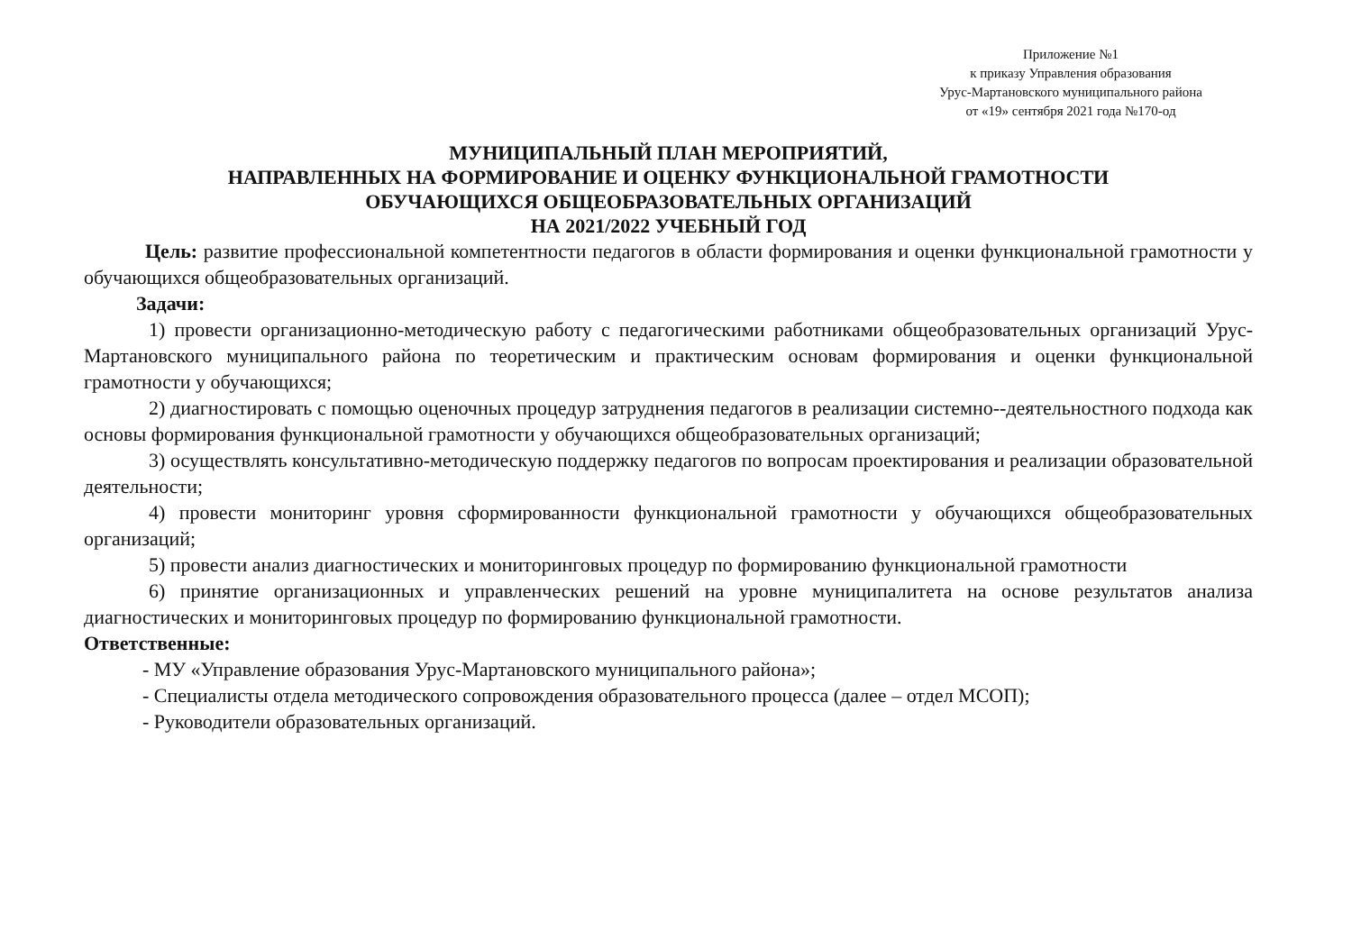Приложение №1
к приказу Управления образования
Урус-Мартановского муниципального района
от «19» сентября 2021 года №170-од
МУНИЦИПАЛЬНЫЙ ПЛАН МЕРОПРИЯТИЙ,
НАПРАВЛЕННЫХ НА ФОРМИРОВАНИЕ И ОЦЕНКУ ФУНКЦИОНАЛЬНОЙ ГРАМОТНОСТИ
ОБУЧАЮЩИХСЯ ОБЩЕОБРАЗОВАТЕЛЬНЫХ ОРГАНИЗАЦИЙ
НА 2021/2022 УЧЕБНЫЙ ГОД
Цель: развитие профессиональной компетентности педагогов в области формирования и оценки функциональной грамотности у обучающихся общеобразовательных организаций.
Задачи:
1) провести организационно-методическую работу с педагогическими работниками общеобразовательных организаций Урус-Мартановского муниципального района по теоретическим и практическим основам формирования и оценки функциональной грамотности у обучающихся;
2) диагностировать с помощью оценочных процедур затруднения педагогов в реализации системно--деятельностного подхода как основы формирования функциональной грамотности у обучающихся общеобразовательных организаций;
3) осуществлять консультативно-методическую поддержку педагогов по вопросам проектирования и реализации образовательной деятельности;
4) провести мониторинг уровня сформированности функциональной грамотности у обучающихся общеобразовательных организаций;
5) провести анализ диагностических и мониторинговых процедур по формированию функциональной грамотности
6) принятие организационных и управленческих решений на уровне муниципалитета на основе результатов анализа диагностических и мониторинговых процедур по формированию функциональной грамотности.
Ответственные:
- МУ «Управление образования Урус-Мартановского муниципального района»;
- Специалисты отдела методического сопровождения образовательного процесса (далее – отдел МСОП);
- Руководители образовательных организаций.